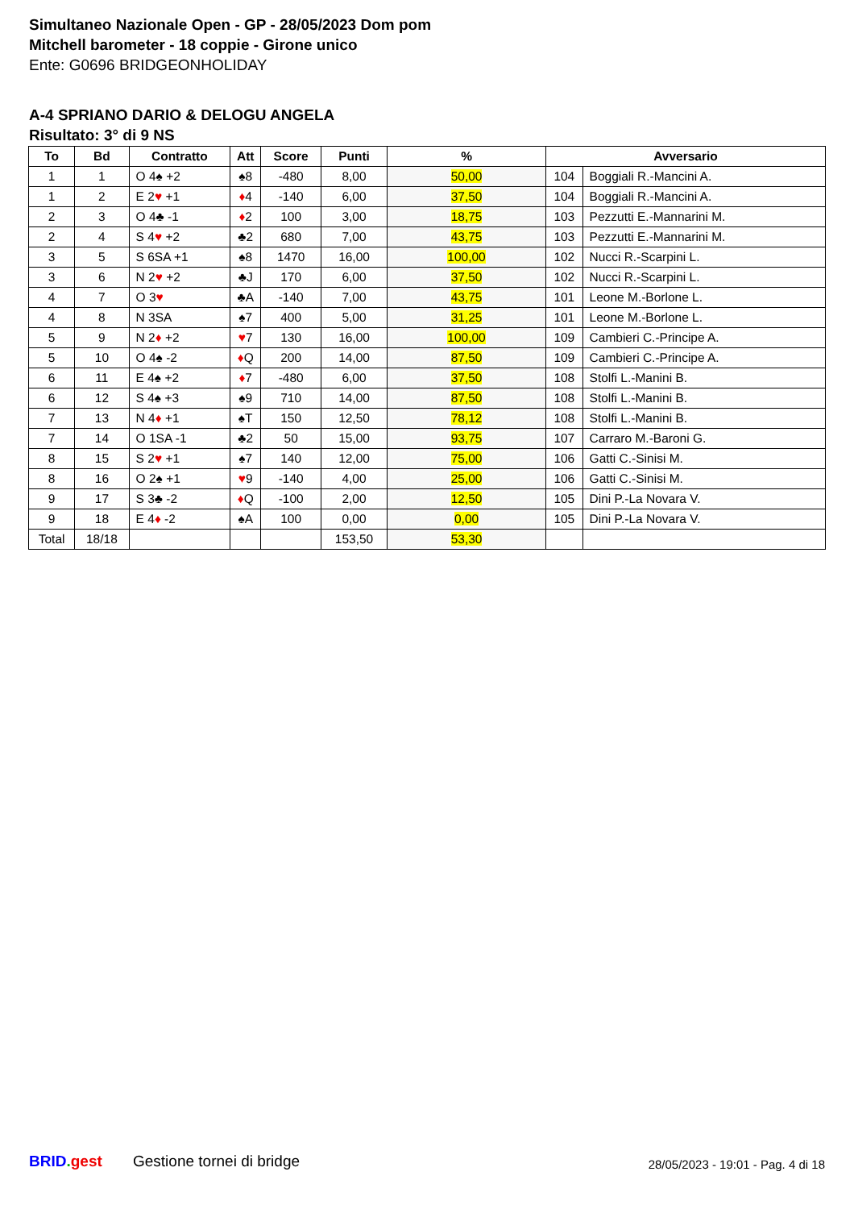Simultaneo Nazionale Open - GP - 28/05/2023 Dom pom
Mitchell barometer - 18 coppie - Girone unico
Ente: G0696 BRIDGEONHOLIDAY
A-4 SPRIANO DARIO & DELOGU ANGELA
Risultato: 3° di 9 NS
| To | Bd | Contratto | Att | Score | Punti | % | Avversario | |
| --- | --- | --- | --- | --- | --- | --- | --- | --- |
| 1 | 1 | O 4♠ +2 | ♠8 | -480 | 8,00 | 50,00 | 104 | Boggiali R.-Mancini A. |
| 1 | 2 | E 2 ♥ +1 | ♦ 4 | -140 | 6,00 | 37,50 | 104 | Boggiali R.-Mancini A. |
| 2 | 3 | O 4♣ -1 | ♦ 2 | 100 | 3,00 | 18,75 | 103 | Pezzutti E.-Mannarini M. |
| 2 | 4 | S 4 ♥ +2 | ♣2 | 680 | 7,00 | 43,75 | 103 | Pezzutti E.-Mannarini M. |
| 3 | 5 | S 6SA +1 | ♠8 | 1470 | 16,00 | 100,00 | 102 | Nucci R.-Scarpini L. |
| 3 | 6 | N 2 ♥ +2 | ♣J | 170 | 6,00 | 37,50 | 102 | Nucci R.-Scarpini L. |
| 4 | 7 | O 3 ♥ | ♣A | -140 | 7,00 | 43,75 | 101 | Leone M.-Borlone L. |
| 4 | 8 | N 3SA | ♠7 | 400 | 5,00 | 31,25 | 101 | Leone M.-Borlone L. |
| 5 | 9 | N 2 ♦ +2 | ♥ 7 | 130 | 16,00 | 100,00 | 109 | Cambieri C.-Principe A. |
| 5 | 10 | O 4♠ -2 | ♦ Q | 200 | 14,00 | 87,50 | 109 | Cambieri C.-Principe A. |
| 6 | 11 | E 4♠ +2 | ♦ 7 | -480 | 6,00 | 37,50 | 108 | Stolfi L.-Manini B. |
| 6 | 12 | S 4♠ +3 | ♠9 | 710 | 14,00 | 87,50 | 108 | Stolfi L.-Manini B. |
| 7 | 13 | N 4 ♦ +1 | ♠T | 150 | 12,50 | 78,12 | 108 | Stolfi L.-Manini B. |
| 7 | 14 | O 1SA -1 | ♣2 | 50 | 15,00 | 93,75 | 107 | Carraro M.-Baroni G. |
| 8 | 15 | S 2 ♥ +1 | ♠7 | 140 | 12,00 | 75,00 | 106 | Gatti C.-Sinisi M. |
| 8 | 16 | O 2♠ +1 | ♥ 9 | -140 | 4,00 | 25,00 | 106 | Gatti C.-Sinisi M. |
| 9 | 17 | S 3♣ -2 | ♦ Q | -100 | 2,00 | 12,50 | 105 | Dini P.-La Novara V. |
| 9 | 18 | E 4 ♦ -2 | ♠A | 100 | 0,00 | 0,00 | 105 | Dini P.-La Novara V. |
| Total | 18/18 | | | | 153,50 | 53,30 | | |
BRID. gest Gestione tornei di bridge
28/05/2023 - 19:01 - Pag. 4 di 18